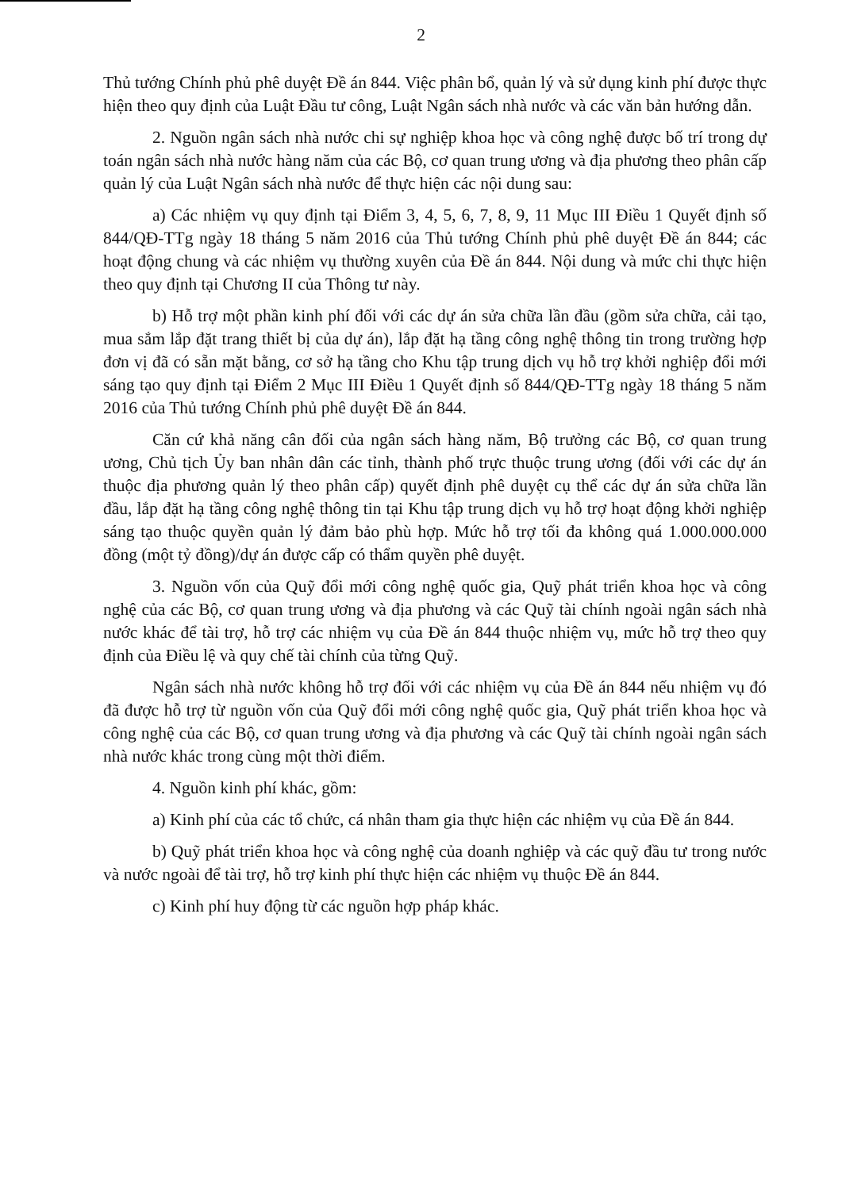2
Thủ tướng Chính phủ phê duyệt Đề án 844. Việc phân bổ, quản lý và sử dụng kinh phí được thực hiện theo quy định của Luật Đầu tư công, Luật Ngân sách nhà nước và các văn bản hướng dẫn.
2. Nguồn ngân sách nhà nước chi sự nghiệp khoa học và công nghệ được bố trí trong dự toán ngân sách nhà nước hàng năm của các Bộ, cơ quan trung ương và địa phương theo phân cấp quản lý của Luật Ngân sách nhà nước để thực hiện các nội dung sau:
a) Các nhiệm vụ quy định tại Điểm 3, 4, 5, 6, 7, 8, 9, 11 Mục III Điều 1 Quyết định số 844/QĐ-TTg ngày 18 tháng 5 năm 2016 của Thủ tướng Chính phủ phê duyệt Đề án 844; các hoạt động chung và các nhiệm vụ thường xuyên của Đề án 844. Nội dung và mức chi thực hiện theo quy định tại Chương II của Thông tư này.
b) Hỗ trợ một phần kinh phí đối với các dự án sửa chữa lần đầu (gồm sửa chữa, cải tạo, mua sắm lắp đặt trang thiết bị của dự án), lắp đặt hạ tầng công nghệ thông tin trong trường hợp đơn vị đã có sẵn mặt bằng, cơ sở hạ tầng cho Khu tập trung dịch vụ hỗ trợ khởi nghiệp đổi mới sáng tạo quy định tại Điểm 2 Mục III Điều 1 Quyết định số 844/QĐ-TTg ngày 18 tháng 5 năm 2016 của Thủ tướng Chính phủ phê duyệt Đề án 844.
Căn cứ khả năng cân đối của ngân sách hàng năm, Bộ trưởng các Bộ, cơ quan trung ương, Chủ tịch Ủy ban nhân dân các tỉnh, thành phố trực thuộc trung ương (đối với các dự án thuộc địa phương quản lý theo phân cấp) quyết định phê duyệt cụ thể các dự án sửa chữa lần đầu, lắp đặt hạ tầng công nghệ thông tin tại Khu tập trung dịch vụ hỗ trợ hoạt động khởi nghiệp sáng tạo thuộc quyền quản lý đảm bảo phù hợp. Mức hỗ trợ tối đa không quá 1.000.000.000 đồng (một tỷ đồng)/dự án được cấp có thẩm quyền phê duyệt.
3. Nguồn vốn của Quỹ đổi mới công nghệ quốc gia, Quỹ phát triển khoa học và công nghệ của các Bộ, cơ quan trung ương và địa phương và các Quỹ tài chính ngoài ngân sách nhà nước khác để tài trợ, hỗ trợ các nhiệm vụ của Đề án 844 thuộc nhiệm vụ, mức hỗ trợ theo quy định của Điều lệ và quy chế tài chính của từng Quỹ.
Ngân sách nhà nước không hỗ trợ đối với các nhiệm vụ của Đề án 844 nếu nhiệm vụ đó đã được hỗ trợ từ nguồn vốn của Quỹ đổi mới công nghệ quốc gia, Quỹ phát triển khoa học và công nghệ của các Bộ, cơ quan trung ương và địa phương và các Quỹ tài chính ngoài ngân sách nhà nước khác trong cùng một thời điểm.
4. Nguồn kinh phí khác, gồm:
a) Kinh phí của các tổ chức, cá nhân tham gia thực hiện các nhiệm vụ của Đề án 844.
b) Quỹ phát triển khoa học và công nghệ của doanh nghiệp và các quỹ đầu tư trong nước và nước ngoài để tài trợ, hỗ trợ kinh phí thực hiện các nhiệm vụ thuộc Đề án 844.
c) Kinh phí huy động từ các nguồn hợp pháp khác.